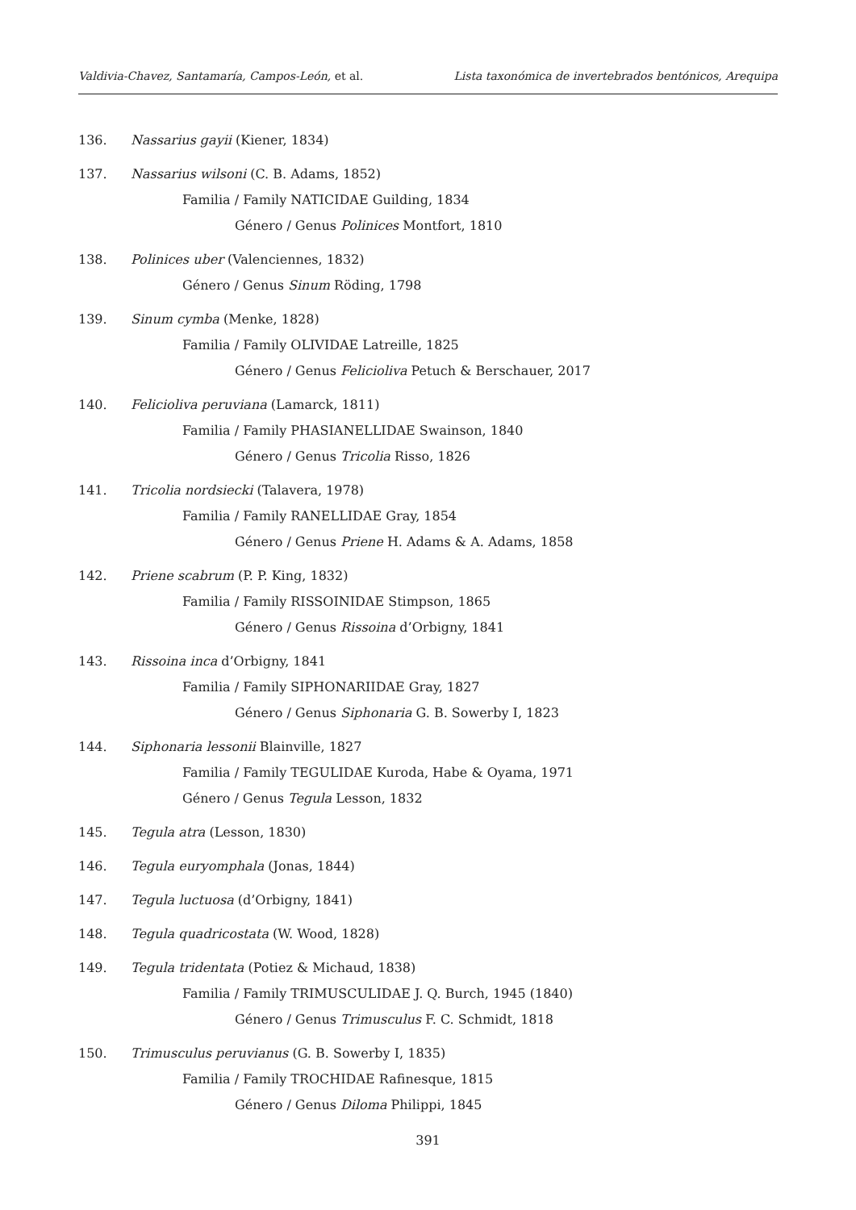Valdivia-Chavez, Santamaría, Campos-León, et al. Lista taxonómica de invertebrados bentónicos, Arequipa
136. Nassarius gayii (Kiener, 1834)
137. Nassarius wilsoni (C. B. Adams, 1852)
Familia / Family NATICIDAE Guilding, 1834
Género / Genus Polinices Montfort, 1810
138. Polinices uber (Valenciennes, 1832)
Género / Genus Sinum Röding, 1798
139. Sinum cymba (Menke, 1828)
Familia / Family OLIVIDAE Latreille, 1825
Género / Genus Felicioliva Petuch & Berschauer, 2017
140. Felicioliva peruviana (Lamarck, 1811)
Familia / Family PHASIANELLIDAE Swainson, 1840
Género / Genus Tricolia Risso, 1826
141. Tricolia nordsiecki (Talavera, 1978)
Familia / Family RANELLIDAE Gray, 1854
Género / Genus Priene H. Adams & A. Adams, 1858
142. Priene scabrum (P. P. King, 1832)
Familia / Family RISSOINIDAE Stimpson, 1865
Género / Genus Rissoina d’Orbigny, 1841
143. Rissoina inca d’Orbigny, 1841
Familia / Family SIPHONARIIDAE Gray, 1827
Género / Genus Siphonaria G. B. Sowerby I, 1823
144. Siphonaria lessonii Blainville, 1827
Familia / Family TEGULIDAE Kuroda, Habe & Oyama, 1971
Género / Genus Tegula Lesson, 1832
145. Tegula atra (Lesson, 1830)
146. Tegula euryomphala (Jonas, 1844)
147. Tegula luctuosa (d’Orbigny, 1841)
148. Tegula quadricostata (W. Wood, 1828)
149. Tegula tridentata (Potiez & Michaud, 1838)
Familia / Family TRIMUSCULIDAE J. Q. Burch, 1945 (1840)
Género / Genus Trimusculus F. C. Schmidt, 1818
150. Trimusculus peruvianus (G. B. Sowerby I, 1835)
Familia / Family TROCHIDAE Rafinesque, 1815
Género / Genus Diloma Philippi, 1845
391